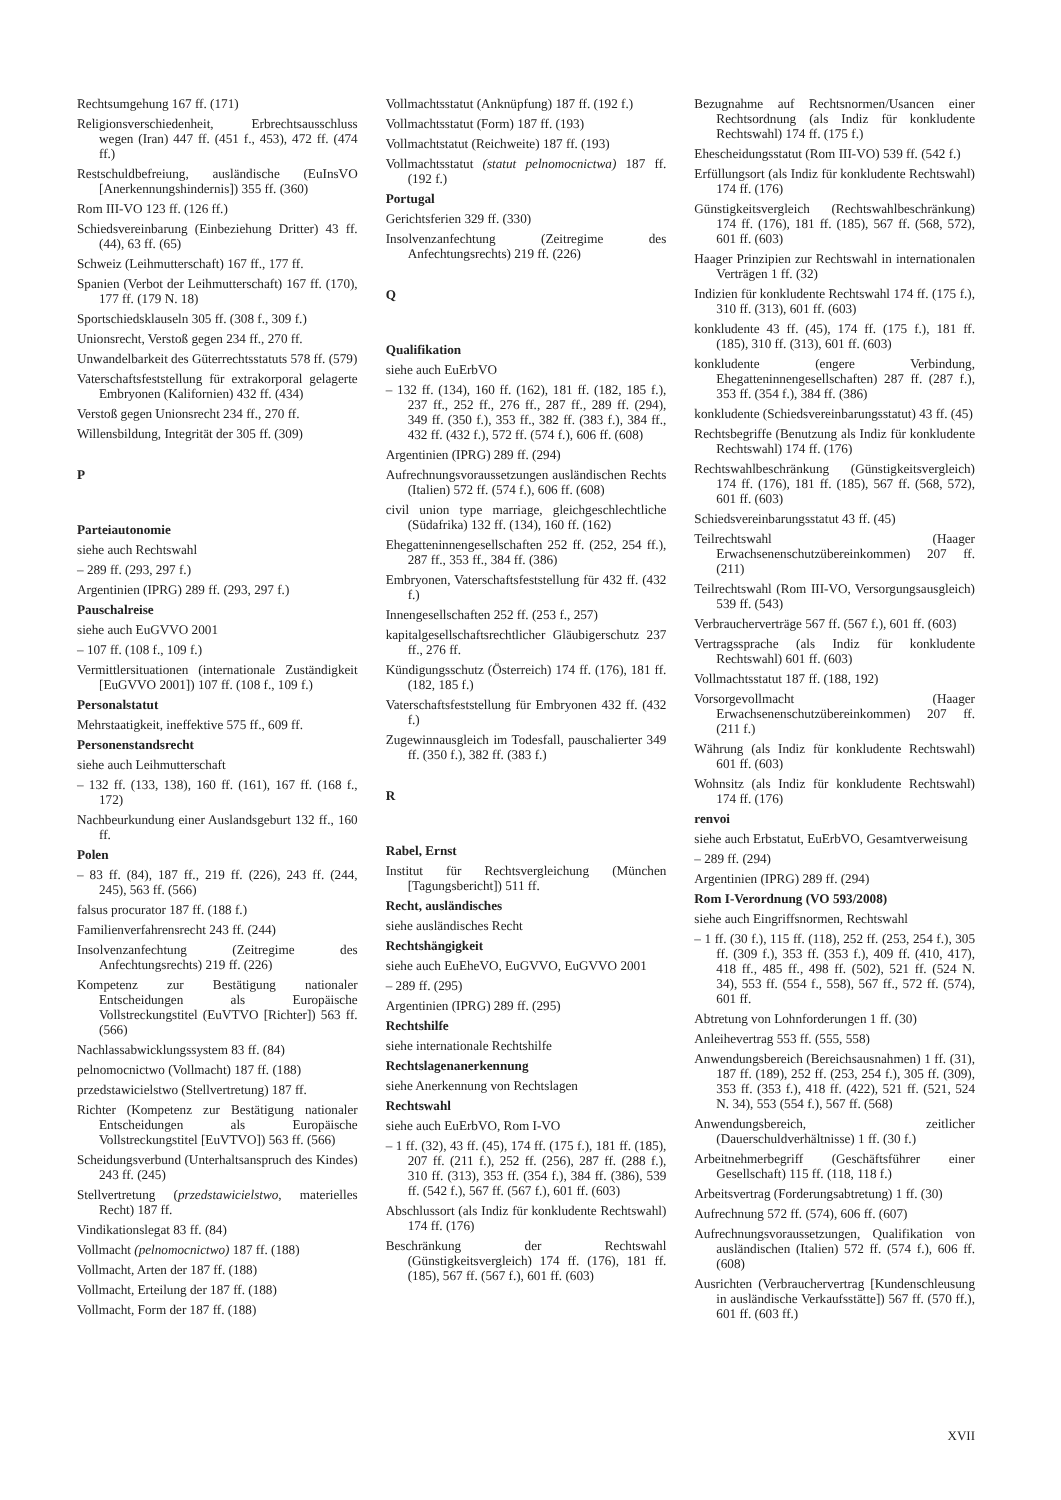Rechtsumgehung 167 ff. (171)
Religionsverschiedenheit, Erbrechtsausschluss wegen (Iran) 447 ff. (451 f., 453), 472 ff. (474 ff.)
Restschuldbefreiung, ausländische (EuInsVO [Anerkennungshindernis]) 355 ff. (360)
Rom III-VO 123 ff. (126 ff.)
Schiedsvereinbarung (Einbeziehung Dritter) 43 ff. (44), 63 ff. (65)
Schweiz (Leihmutterschaft) 167 ff., 177 ff.
Spanien (Verbot der Leihmutterschaft) 167 ff. (170), 177 ff. (179 N. 18)
Sportschiedsklauseln 305 ff. (308 f., 309 f.)
Unionsrecht, Verstoß gegen 234 ff., 270 ff.
Unwandelbarkeit des Güterrechtsstatuts 578 ff. (579)
Vaterschaftsfeststellung für extrakorporal gelagerte Embryonen (Kalifornien) 432 ff. (434)
Verstoß gegen Unionsrecht 234 ff., 270 ff.
Willensbildung, Integrität der 305 ff. (309)
P
Parteiautonomie
siehe auch Rechtswahl
– 289 ff. (293, 297 f.)
Argentinien (IPRG) 289 ff. (293, 297 f.)
Pauschalreise
siehe auch EuGVVO 2001
– 107 ff. (108 f., 109 f.)
Vermittlersituationen (internationale Zuständigkeit [EuGVVO 2001]) 107 ff. (108 f., 109 f.)
Personalstatut
Mehrstaatigkeit, ineffektive 575 ff., 609 ff.
Personenstandsrecht
siehe auch Leihmutterschaft
– 132 ff. (133, 138), 160 ff. (161), 167 ff. (168 f., 172)
Nachbeurkundung einer Auslandsgeburt 132 ff., 160 ff.
Polen
– 83 ff. (84), 187 ff., 219 ff. (226), 243 ff. (244, 245), 563 ff. (566)
falsus procurator 187 ff. (188 f.)
Familienverfahrensrecht 243 ff. (244)
Insolvenzanfechtung (Zeitregime des Anfechtungsrechts) 219 ff. (226)
Kompetenz zur Bestätigung nationaler Entscheidungen als Europäische Vollstreckungstitel (EuVTVO [Richter]) 563 ff. (566)
Nachlassabwicklungssystem 83 ff. (84)
pelnomocnictwo (Vollmacht) 187 ff. (188)
przedstawicielstwo (Stellvertretung) 187 ff.
Richter (Kompetenz zur Bestätigung nationaler Entscheidungen als Europäische Vollstreckungstitel [EuVTVO]) 563 ff. (566)
Scheidungsverbund (Unterhaltsanspruch des Kindes) 243 ff. (245)
Stellvertretung (przedstawicielstwo, materielles Recht) 187 ff.
Vindikationslegat 83 ff. (84)
Vollmacht (pelnomocnictwo) 187 ff. (188)
Vollmacht, Arten der 187 ff. (188)
Vollmacht, Erteilung der 187 ff. (188)
Vollmacht, Form der 187 ff. (188)
Vollmachtsstatut (Anknüpfung) 187 ff. (192 f.)
Vollmachtsstatut (Form) 187 ff. (193)
Vollmachtstatut (Reichweite) 187 ff. (193)
Vollmachtsstatut (statut pelnomocnictwa) 187 ff. (192 f.)
Portugal
Gerichtsferien 329 ff. (330)
Insolvenzanfechtung (Zeitregime des Anfechtungsrechts) 219 ff. (226)
Q
Qualifikation
siehe auch EuErbVO
– 132 ff. (134), 160 ff. (162), 181 ff. (182, 185 f.), 237 ff., 252 ff., 276 ff., 287 ff., 289 ff. (294), 349 ff. (350 f.), 353 ff., 382 ff. (383 f.), 384 ff., 432 ff. (432 f.), 572 ff. (574 f.), 606 ff. (608)
Argentinien (IPRG) 289 ff. (294)
Aufrechnungsvoraussetzungen ausländischen Rechts (Italien) 572 ff. (574 f.), 606 ff. (608)
civil union type marriage, gleichgeschlechtliche (Südafrika) 132 ff. (134), 160 ff. (162)
Ehegatteninnengesellschaften 252 ff. (252, 254 ff.), 287 ff., 353 ff., 384 ff. (386)
Embryonen, Vaterschaftsfeststellung für 432 ff. (432 f.)
Innengesellschaften 252 ff. (253 f., 257)
kapitalgesellschaftsrechtlicher Gläubigerschutz 237 ff., 276 ff.
Kündigungsschutz (Österreich) 174 ff. (176), 181 ff. (182, 185 f.)
Vaterschaftsfeststellung für Embryonen 432 ff. (432 f.)
Zugewinnausgleich im Todesfall, pauschalierter 349 ff. (350 f.), 382 ff. (383 f.)
R
Rabel, Ernst
Institut für Rechtsvergleichung (München [Tagungsbericht]) 511 ff.
Recht, ausländisches
siehe ausländisches Recht
Rechtshängigkeit
siehe auch EuEheVO, EuGVVO, EuGVVO 2001
– 289 ff. (295)
Argentinien (IPRG) 289 ff. (295)
Rechtshilfe
siehe internationale Rechtshilfe
Rechtslagenanerkennung
siehe Anerkennung von Rechtslagen
Rechtswahl
siehe auch EuErbVO, Rom I-VO
– 1 ff. (32), 43 ff. (45), 174 ff. (175 f.), 181 ff. (185), 207 ff. (211 f.), 252 ff. (256), 287 ff. (288 f.), 310 ff. (313), 353 ff. (354 f.), 384 ff. (386), 539 ff. (542 f.), 567 ff. (567 f.), 601 ff. (603)
Abschlussort (als Indiz für konkludente Rechtswahl) 174 ff. (176)
Beschränkung der Rechtswahl (Günstigkeitsvergleich) 174 ff. (176), 181 ff. (185), 567 ff. (567 f.), 601 ff. (603)
Bezugnahme auf Rechtsnormen/Usancen einer Rechtsordnung (als Indiz für konkludente Rechtswahl) 174 ff. (175 f.)
Ehescheidungsstatut (Rom III-VO) 539 ff. (542 f.)
Erfüllungsort (als Indiz für konkludente Rechtswahl) 174 ff. (176)
Günstigkeitsvergleich (Rechtswahlbeschränkung) 174 ff. (176), 181 ff. (185), 567 ff. (568, 572), 601 ff. (603)
Haager Prinzipien zur Rechtswahl in internationalen Verträgen 1 ff. (32)
Indizien für konkludente Rechtswahl 174 ff. (175 f.), 310 ff. (313), 601 ff. (603)
konkludente 43 ff. (45), 174 ff. (175 f.), 181 ff. (185), 310 ff. (313), 601 ff. (603)
konkludente (engere Verbindung, Ehegatteninnengesellschaften) 287 ff. (287 f.), 353 ff. (354 f.), 384 ff. (386)
konkludente (Schiedsvereinbarungsstatut) 43 ff. (45)
Rechtsbegriffe (Benutzung als Indiz für konkludente Rechtswahl) 174 ff. (176)
Rechtswahlbeschränkung (Günstigkeitsvergleich) 174 ff. (176), 181 ff. (185), 567 ff. (568, 572), 601 ff. (603)
Schiedsvereinbarungsstatut 43 ff. (45)
Teilrechtswahl (Haager Erwachsenenschutzübereinkommen) 207 ff. (211)
Teilrechtswahl (Rom III-VO, Versorgungsausgleich) 539 ff. (543)
Verbraucherverträge 567 ff. (567 f.), 601 ff. (603)
Vertragssprache (als Indiz für konkludente Rechtswahl) 601 ff. (603)
Vollmachtsstatut 187 ff. (188, 192)
Vorsorgevollmacht (Haager Erwachsenenschutzübereinkommen) 207 ff. (211 f.)
Währung (als Indiz für konkludente Rechtswahl) 601 ff. (603)
Wohnsitz (als Indiz für konkludente Rechtswahl) 174 ff. (176)
renvoi
siehe auch Erbstatut, EuErbVO, Gesamtverweisung
– 289 ff. (294)
Argentinien (IPRG) 289 ff. (294)
Rom I-Verordnung (VO 593/2008)
siehe auch Eingriffsnormen, Rechtswahl
– 1 ff. (30 f.), 115 ff. (118), 252 ff. (253, 254 f.), 305 ff. (309 f.), 353 ff. (353 f.), 409 ff. (410, 417), 418 ff., 485 ff., 498 ff. (502), 521 ff. (524 N. 34), 553 ff. (554 f., 558), 567 ff., 572 ff. (574), 601 ff.
Abtretung von Lohnforderungen 1 ff. (30)
Anleihevertrag 553 ff. (555, 558)
Anwendungsbereich (Bereichsausnahmen) 1 ff. (31), 187 ff. (189), 252 ff. (253, 254 f.), 305 ff. (309), 353 ff. (353 f.), 418 ff. (422), 521 ff. (521, 524 N. 34), 553 (554 f.), 567 ff. (568)
Anwendungsbereich, zeitlicher (Dauerschuldverhältnisse) 1 ff. (30 f.)
Arbeitnehmerbegriff (Geschäftsführer einer Gesellschaft) 115 ff. (118, 118 f.)
Arbeitsvertrag (Forderungsabtretung) 1 ff. (30)
Aufrechnung 572 ff. (574), 606 ff. (607)
Aufrechnungsvoraussetzungen, Qualifikation von ausländischen (Italien) 572 ff. (574 f.), 606 ff. (608)
Ausrichten (Verbrauchervertrag [Kundenschleusung in ausländische Verkaufsstätte]) 567 ff. (570 ff.), 601 ff. (603 ff.)
XVII